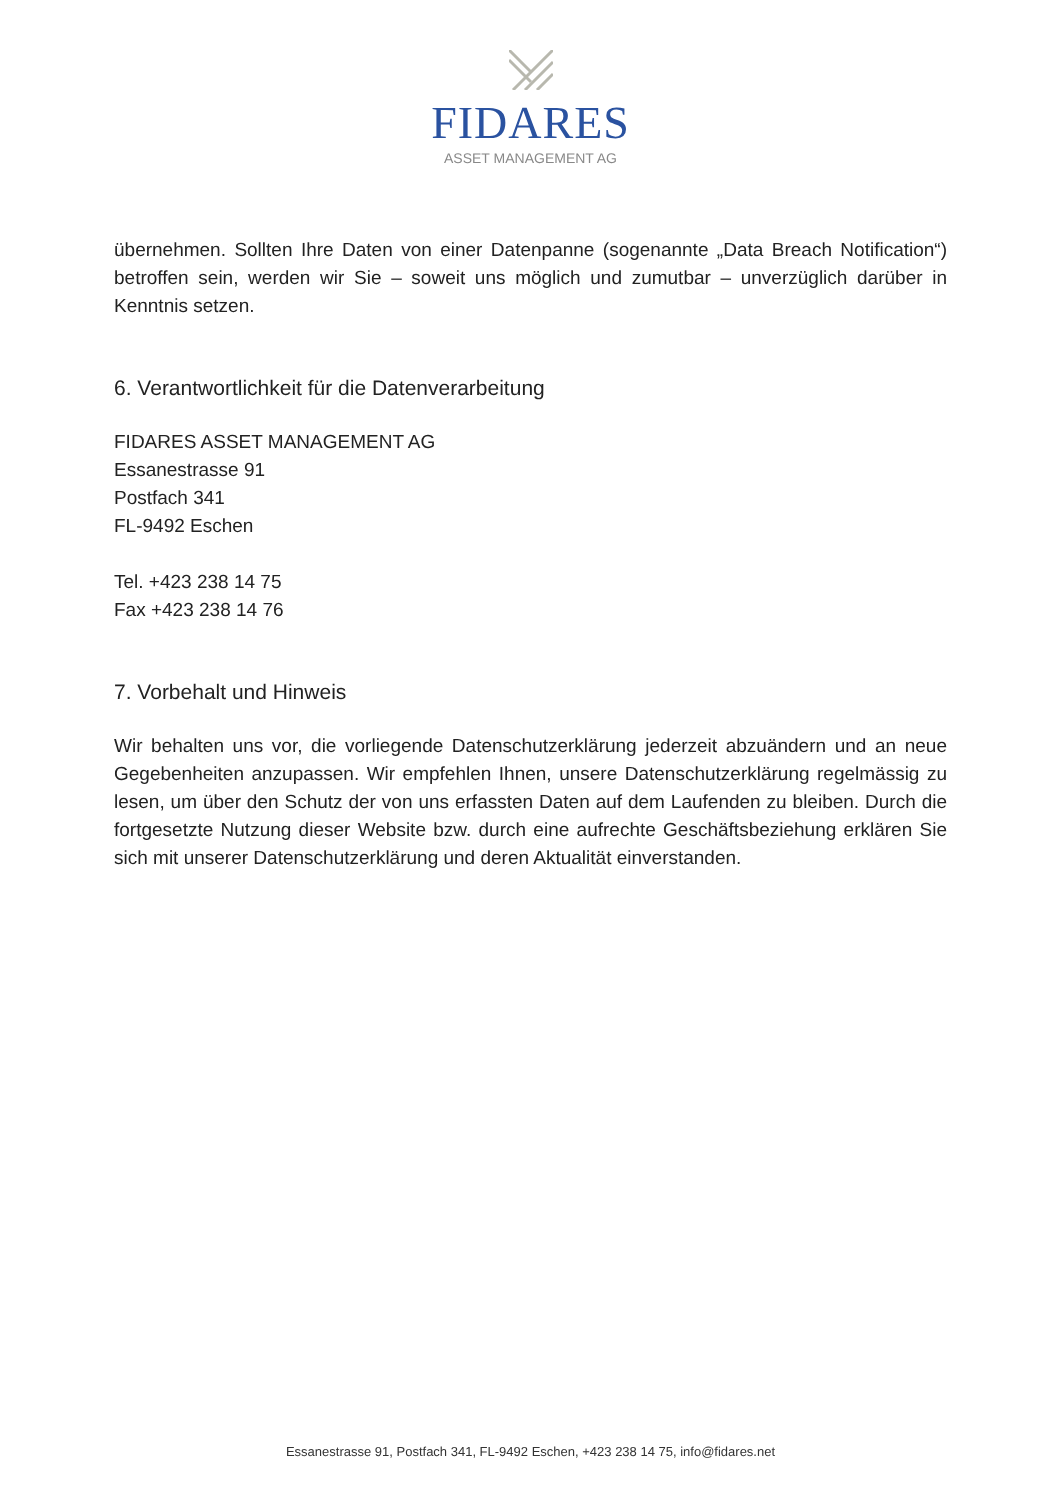FIDARES
ASSET MANAGEMENT AG
übernehmen. Sollten Ihre Daten von einer Datenpanne (sogenannte „Data Breach Notification“) betroffen sein, werden wir Sie – soweit uns möglich und zumutbar – unverzüglich darüber in Kenntnis setzen.
6. Verantwortlichkeit für die Datenverarbeitung
FIDARES ASSET MANAGEMENT AG
Essanestrasse 91
Postfach 341
FL-9492 Eschen
Tel. +423 238 14 75
Fax +423 238 14 76
7. Vorbehalt und Hinweis
Wir behalten uns vor, die vorliegende Datenschutzerklärung jederzeit abzuändern und an neue Gegebenheiten anzupassen. Wir empfehlen Ihnen, unsere Datenschutzerklärung regelmässig zu lesen, um über den Schutz der von uns erfassten Daten auf dem Laufenden zu bleiben. Durch die fortgesetzte Nutzung dieser Website bzw. durch eine aufrechte Geschäftsbeziehung erklären Sie sich mit unserer Datenschutzerklärung und deren Aktualität einverstanden.
Essanestrasse 91, Postfach 341, FL-9492 Eschen, +423 238 14 75, info@fidares.net